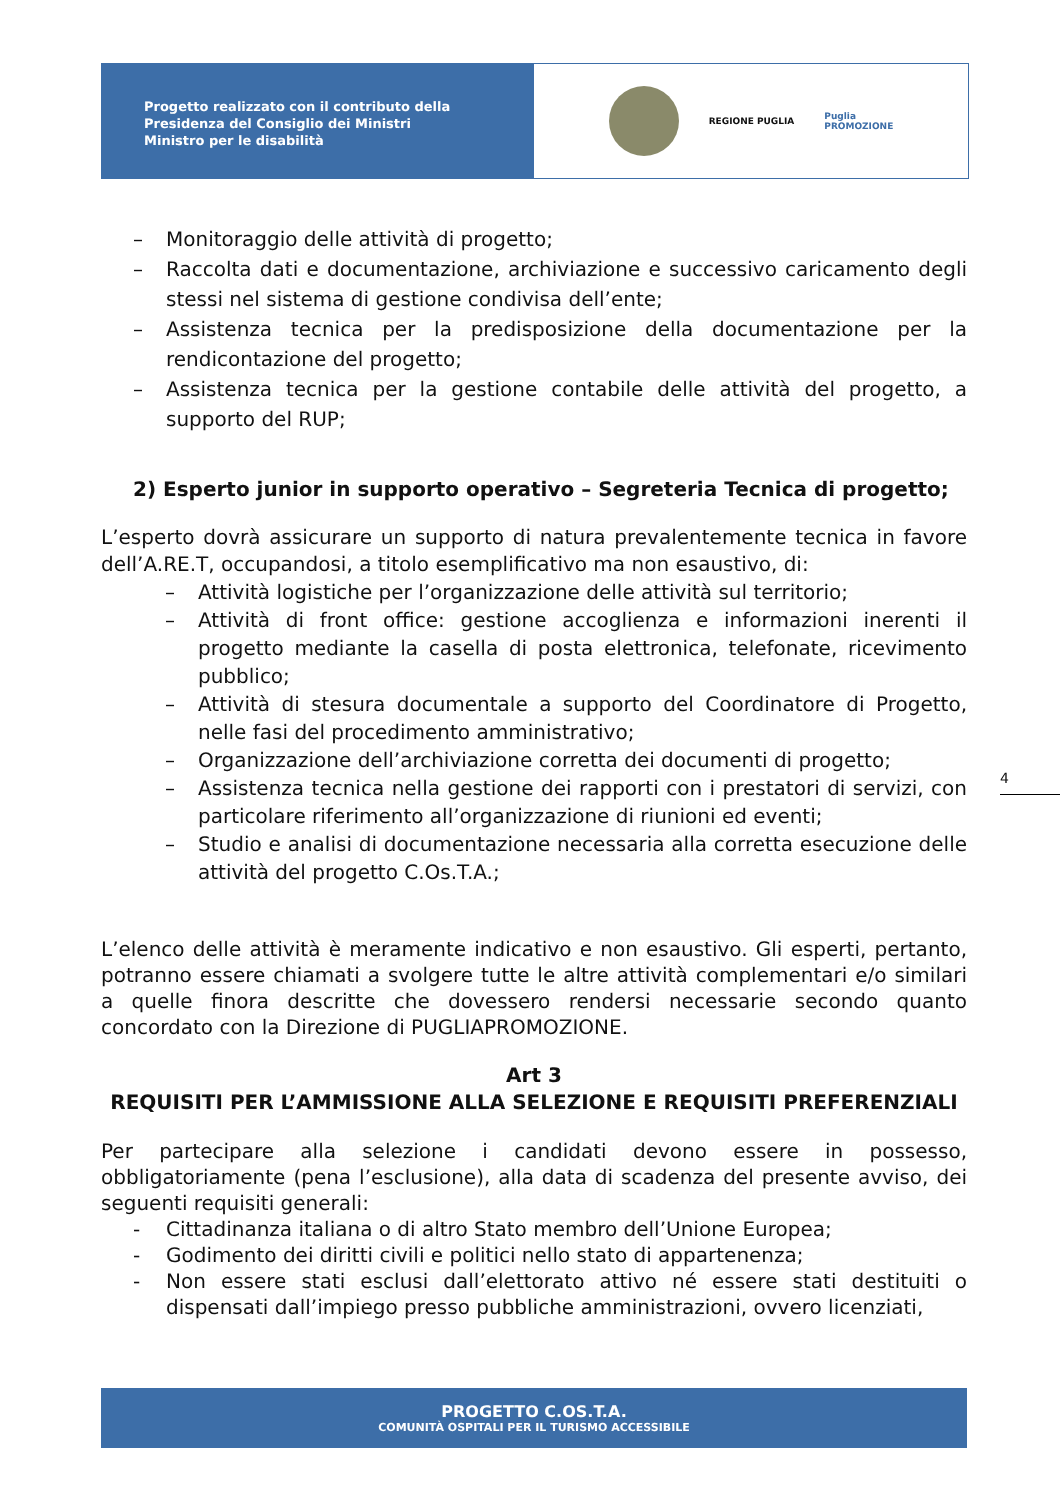Progetto realizzato con il contributo della
Presidenza del Consiglio dei Ministri
Ministro per le disabilità
REGIONE PUGLIA
Puglia
PROMOZIONE
– Monitoraggio delle attività di progetto;
– Raccolta dati e documentazione, archiviazione e successivo caricamento degli stessi nel sistema di gestione condivisa dell’ente;
– Assistenza tecnica per la predisposizione della documentazione per la rendicontazione del progetto;
– Assistenza tecnica per la gestione contabile delle attività del progetto, a supporto del RUP;
2) Esperto junior in supporto operativo – Segreteria Tecnica di progetto;
L’esperto dovrà assicurare un supporto di natura prevalentemente tecnica in favore dell’A.RE.T, occupandosi, a titolo esemplificativo ma non esaustivo, di:
– Attività logistiche per l’organizzazione delle attività sul territorio;
– Attività di front office: gestione accoglienza e informazioni inerenti il progetto mediante la casella di posta elettronica, telefonate, ricevimento pubblico;
– Attività di stesura documentale a supporto del Coordinatore di Progetto, nelle fasi del procedimento amministrativo;
– Organizzazione dell’archiviazione corretta dei documenti di progetto;
– Assistenza tecnica nella gestione dei rapporti con i prestatori di servizi, con particolare riferimento all’organizzazione di riunioni ed eventi;
– Studio e analisi di documentazione necessaria alla corretta esecuzione delle attività del progetto C.Os.T.A.;
L’elenco delle attività è meramente indicativo e non esaustivo. Gli esperti, pertanto, potranno essere chiamati a svolgere tutte le altre attività complementari e/o similari a quelle finora descritte che dovessero rendersi necessarie secondo quanto concordato con la Direzione di PUGLIAPROMOZIONE.
Art 3
REQUISITI PER L’AMMISSIONE ALLA SELEZIONE E REQUISITI PREFERENZIALI
Per partecipare alla selezione i candidati devono essere in possesso, obbligatoriamente (pena l’esclusione), alla data di scadenza del presente avviso, dei seguenti requisiti generali:
- Cittadinanza italiana o di altro Stato membro dell’Unione Europea;
- Godimento dei diritti civili e politici nello stato di appartenenza;
- Non essere stati esclusi dall’elettorato attivo né essere stati destituiti o dispensati dall’impiego presso pubbliche amministrazioni, ovvero licenziati,
4
PROGETTO C.OS.T.A.
COMUNITÀ OSPITALI PER IL TURISMO ACCESSIBILE